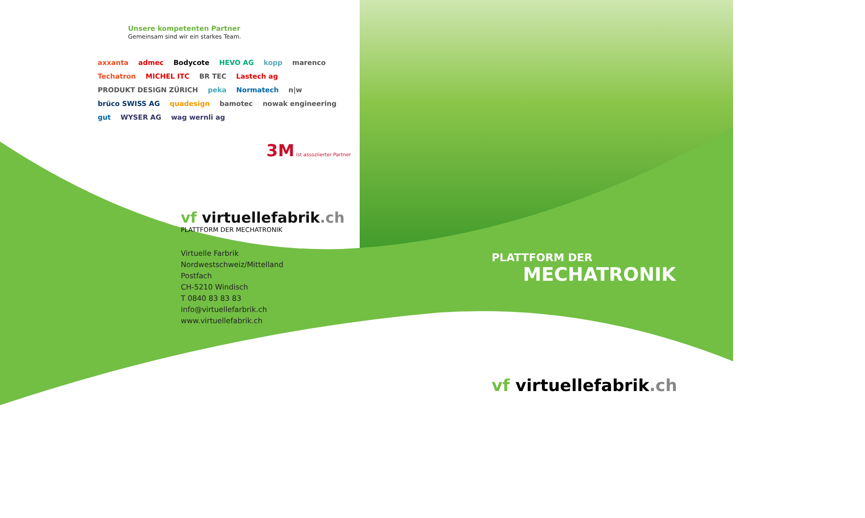Unsere kompetenten Partner
Gemeinsam sind wir ein starkes Team.
axxanta admec Bodycote HEVO AG kopp marenco Techatron MICHEL ITC BR TEC Lastech ag PRODUKT DESIGN ZÜRICH peka Normatech n|w brüco SWISS AG quadesign bamotec nowak engineering gut WYSER AG wag wernli ag
3M ist assoziierter Partner
vf virtuellefabrik.ch
PLATTFORM DER MECHATRONIK
Virtuelle Farbrik
Nordwestschweiz/Mittelland
Postfach
CH-5210 Windisch
T 0840 83 83 83
info@virtuellefarbrik.ch
www.virtuellefabrik.ch
PLATTFORM DER
MECHATRONIK
vf virtuellefabrik.ch